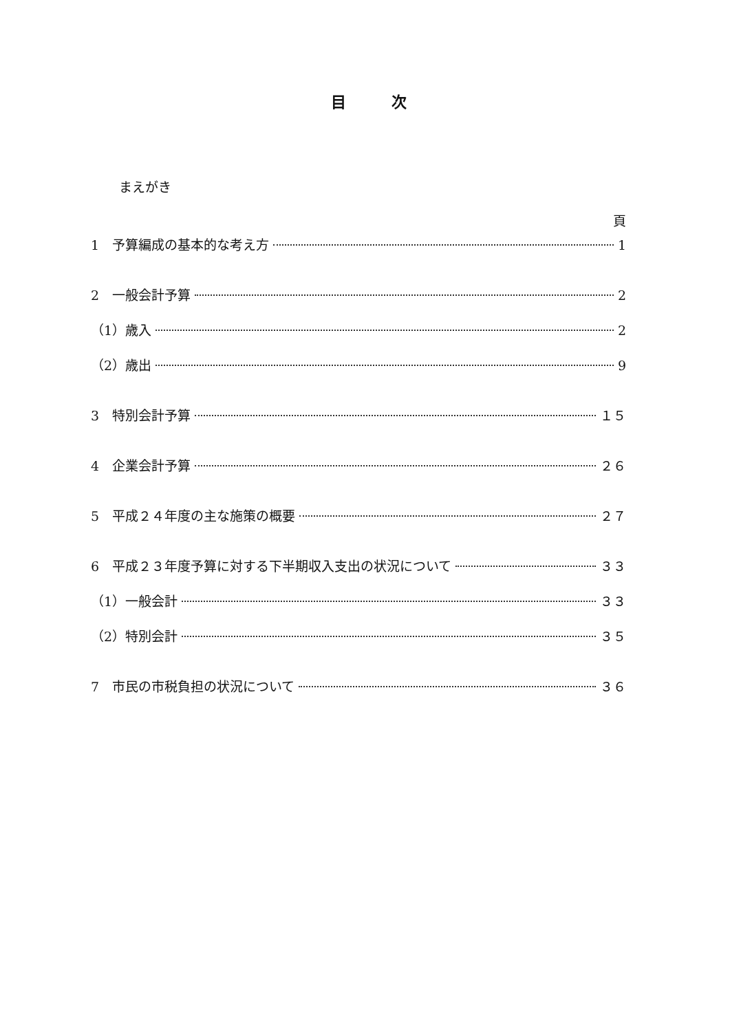目　　　次
まえがき
頁
1　予算編成の基本的な考え方 1
2　一般会計予算 2
（1）歳入 2
（2）歳出 9
3　特別会計予算 １５
4　企業会計予算 ２６
5　平成２４年度の主な施策の概要 ２７
6　平成２３年度予算に対する下半期収入支出の状況について ３３
（1）一般会計 ３３
（2）特別会計 ３５
7　市民の市税負担の状況について ３６